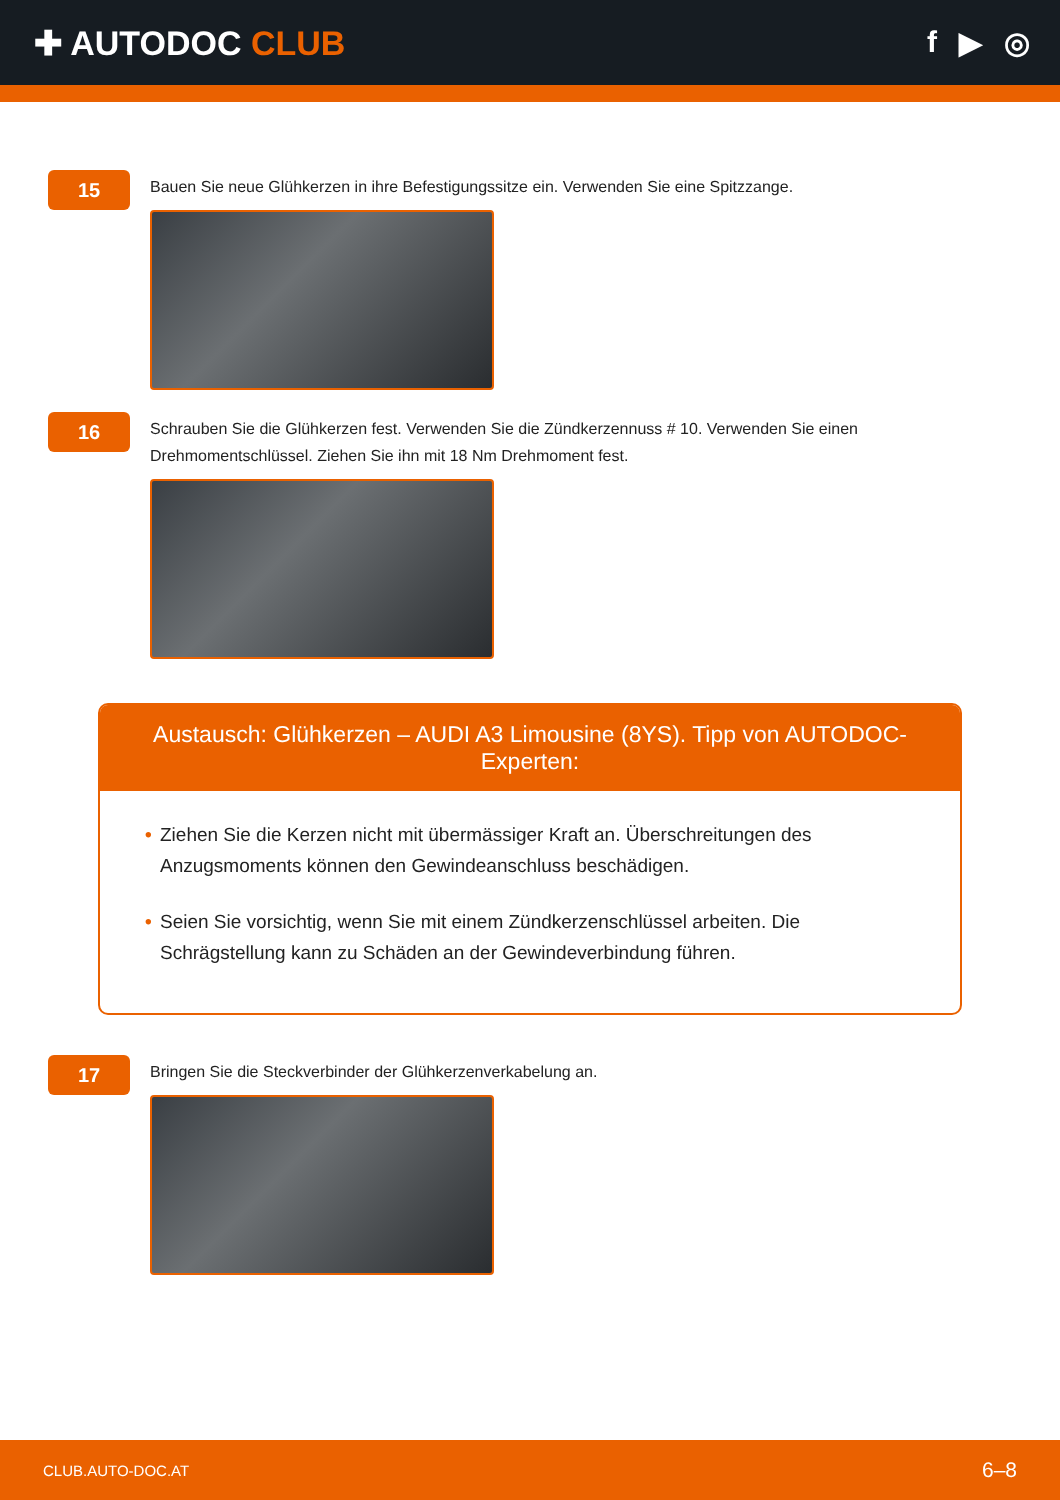✚ AUTODOC CLUB f ▶ ◎
15
Bauen Sie neue Glühkerzen in ihre Befestigungssitze ein. Verwenden Sie eine Spitzzange.
16
Schrauben Sie die Glühkerzen fest. Verwenden Sie die Zündkerzennuss # 10. Verwenden Sie einen Drehmomentschlüssel. Ziehen Sie ihn mit 18 Nm Drehmoment fest.
Austausch: Glühkerzen – AUDI A3 Limousine (8YS). Tipp von AUTODOC-Experten:
• Ziehen Sie die Kerzen nicht mit übermässiger Kraft an. Überschreitungen des Anzugsmoments können den Gewindeanschluss beschädigen.
• Seien Sie vorsichtig, wenn Sie mit einem Zündkerzenschlüssel arbeiten. Die Schrägstellung kann zu Schäden an der Gewindeverbindung führen.
17
Bringen Sie die Steckverbinder der Glühkerzenverkabelung an.
CLUB.AUTO-DOC.AT 6–8